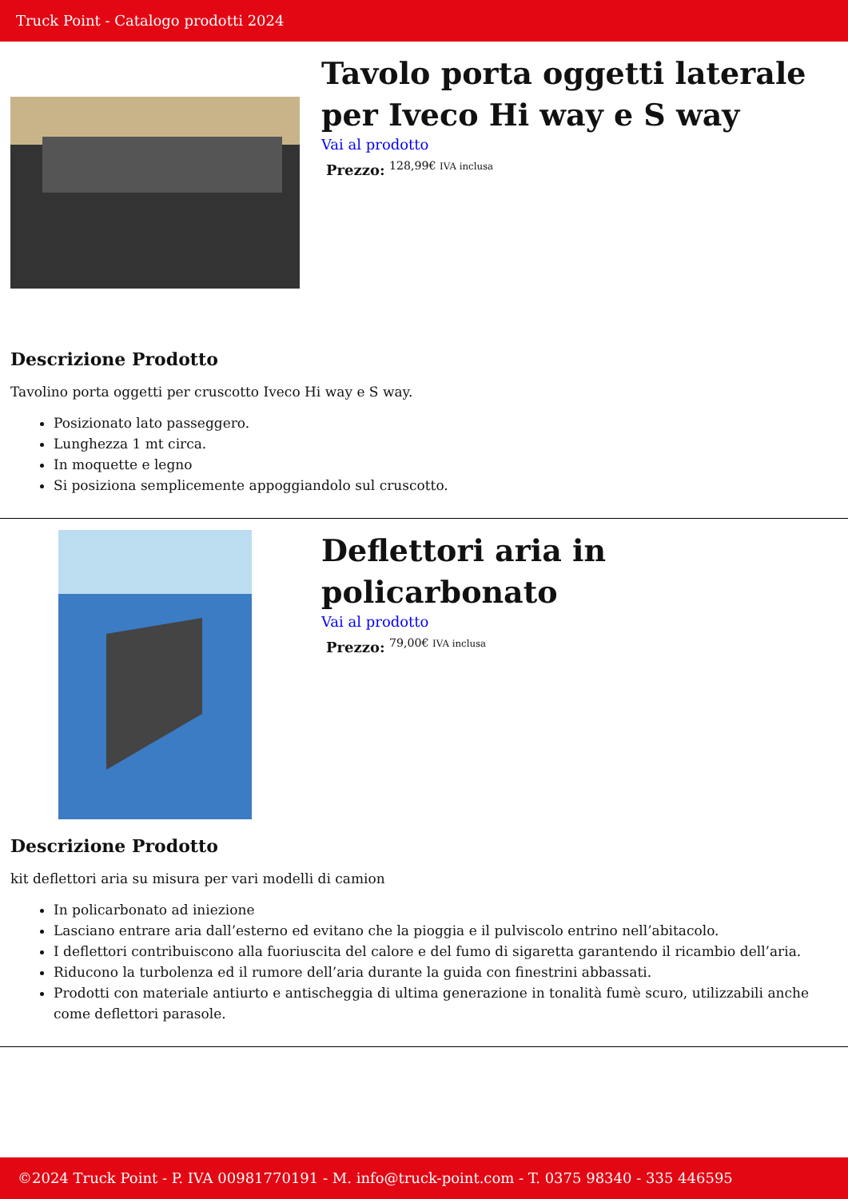Truck Point - Catalogo prodotti 2024
Tavolo porta oggetti laterale per Iveco Hi way e S way
Vai al prodotto
Prezzo: <sup>128,99€ IVA inclusa</sup>
Descrizione Prodotto
Tavolino porta oggetti per cruscotto Iveco Hi way e S way.
Posizionato lato passeggero.
Lunghezza 1 mt circa.
In moquette e legno
Si posiziona semplicemente appoggiandolo sul cruscotto.
Deflettori aria in policarbonato
Vai al prodotto
Prezzo: <sup>79,00€ IVA inclusa</sup>
Descrizione Prodotto
kit deflettori aria su misura per vari modelli di camion
In policarbonato ad iniezione
Lasciano entrare aria dall’esterno ed evitano che la pioggia e il pulviscolo entrino nell’abitacolo.
I deflettori contribuiscono alla fuoriuscita del calore e del fumo di sigaretta garantendo il ricambio dell’aria.
Riducono la turbolenza ed il rumore dell’aria durante la guida con finestrini abbassati.
Prodotti con materiale antiurto e antischeggia di ultima generazione in tonalità fumè scuro, utilizzabili anche come deflettori parasole.
©2024 Truck Point - P. IVA 00981770191 - M. info@truck-point.com - T. 0375 98340 - 335 446595